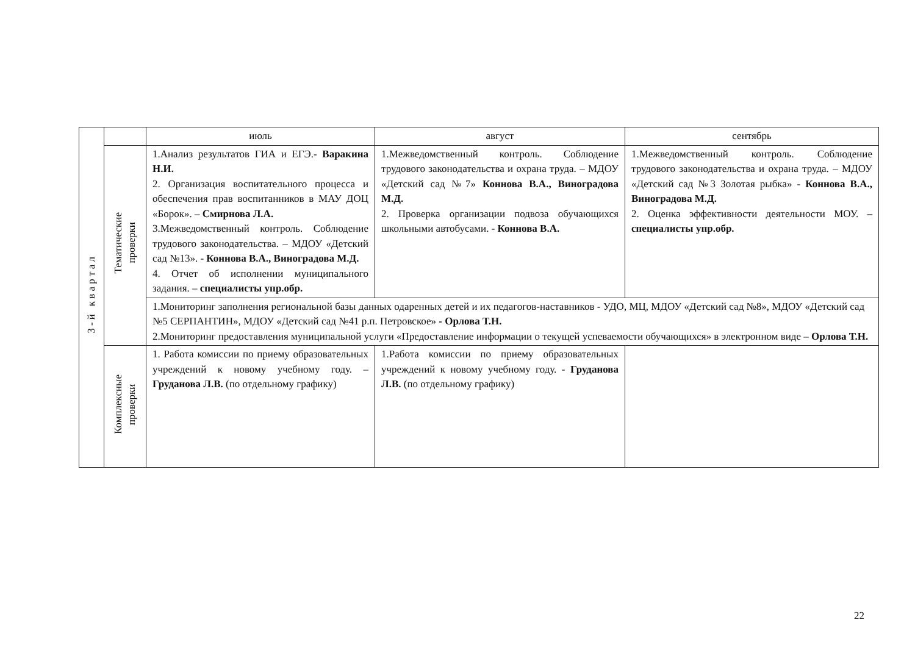| 3 - й к в а р т а л | | июль | август | сентябрь |
| | Тематические проверки | 1.Анализ результатов ГИА и ЕГЭ.- Варакина Н.И. 2. Организация воспитательного процесса и обеспечения прав воспитанников в МАУ ДОЦ «Борок». – Смирнова Л.А. 3.Межведомственный контроль. Соблюдение трудового законодательства. – МДОУ «Детский сад №13». - Коннова В.А., Виноградова М.Д. 4. Отчет об исполнении муниципального задания. – специалисты упр.обр. | 1.Межведомственный контроль. Соблюдение трудового законодательства и охрана труда. – МДОУ «Детский сад №7» Коннова В.А., Виноградова М.Д. 2. Проверка организации подвоза обучающихся школьными автобусами. - Коннова В.А. | 1.Межведомственный контроль. Соблюдение трудового законодательства и охрана труда. – МДОУ «Детский сад №3 Золотая рыбка» - Коннова В.А., Виноградова М.Д. 2. Оценка эффективности деятельности МОУ. – специалисты упр.обр. |
| | | 1.Мониторинг заполнения региональной базы данных одаренных детей и их педагогов-наставников - УДО, МЦ, МДОУ «Детский сад №8», МДОУ «Детский сад №5 СЕРПАНТИН», МДОУ «Детский сад №41 р.п. Петровское» - Орлова Т.Н. 2.Мониторинг предоставления муниципальной услуги «Предоставление информации о текущей успеваемости обучающихся» в электронном виде – Орлова Т.Н. | | |
| | Комплексные проверки | 1. Работа комиссии по приему образовательных учреждений к новому учебному году. – Груданова Л.В. (по отдельному графику) | 1.Работа комиссии по приему образовательных учреждений к новому учебному году. - Груданова Л.В. (по отдельному графику) | |
22